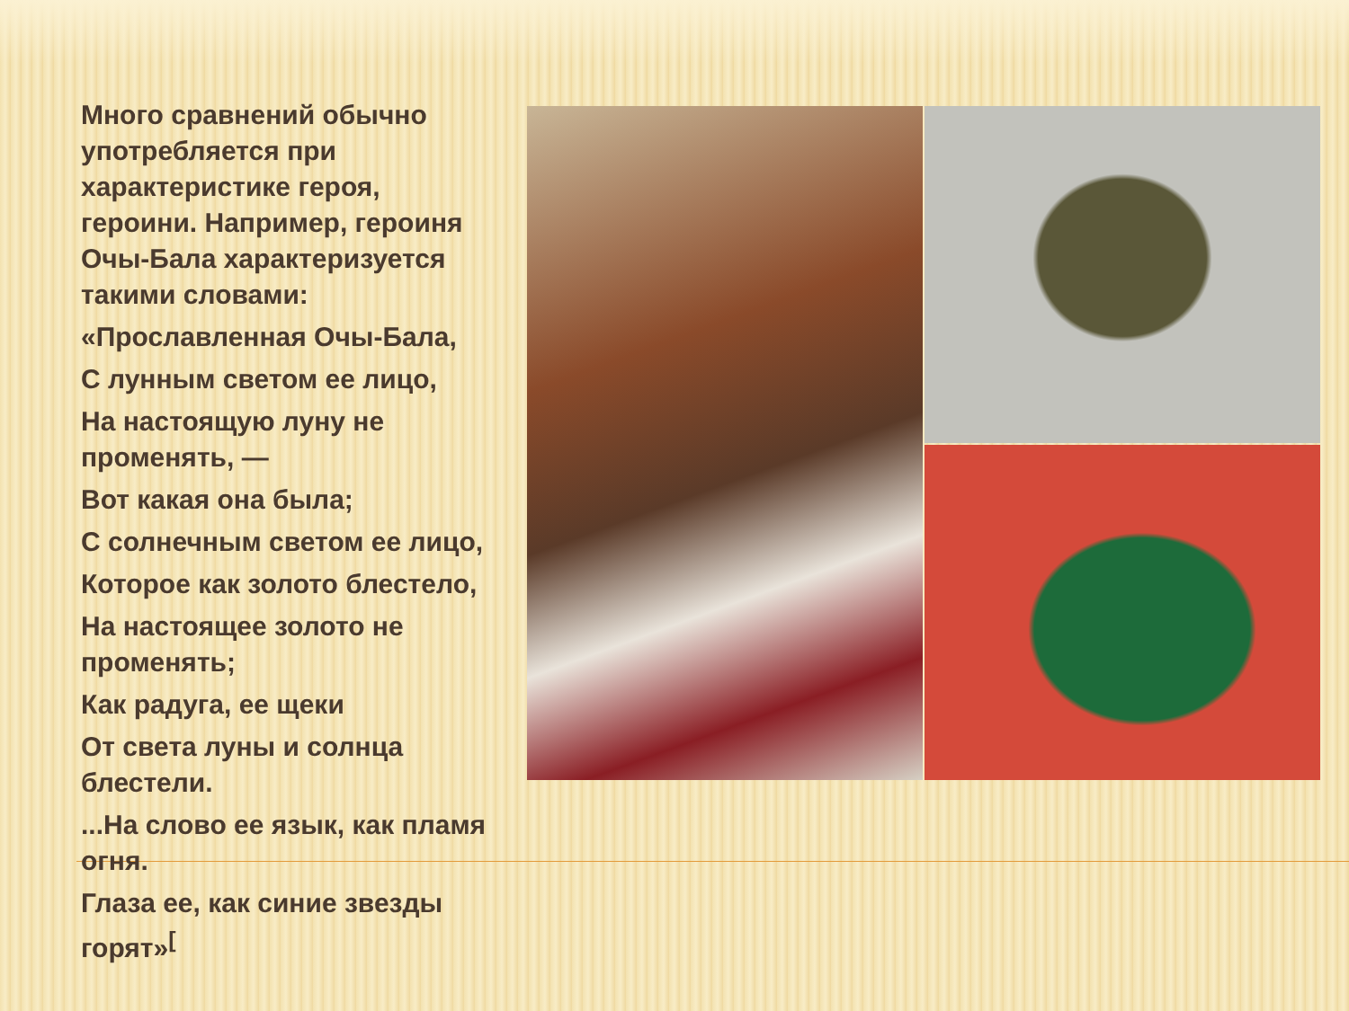Много сравнений обычно употребляется при характеристике героя, героини. Например, героиня Очы-Бала характеризуется такими словами:
«Прославленная Очы-Бала,
С лунным светом ее лицо,
На настоящую луну не променять, —
Вот какая она была;
С солнечным светом ее лицо,
Которое как золото блестело,
На настоящее золото не променять;
Как радуга, ее щеки
От света луны и солнца блестели.
...На слово ее язык, как пламя огня.
Глаза ее, как синие звезды горят»<sup>[</sup>